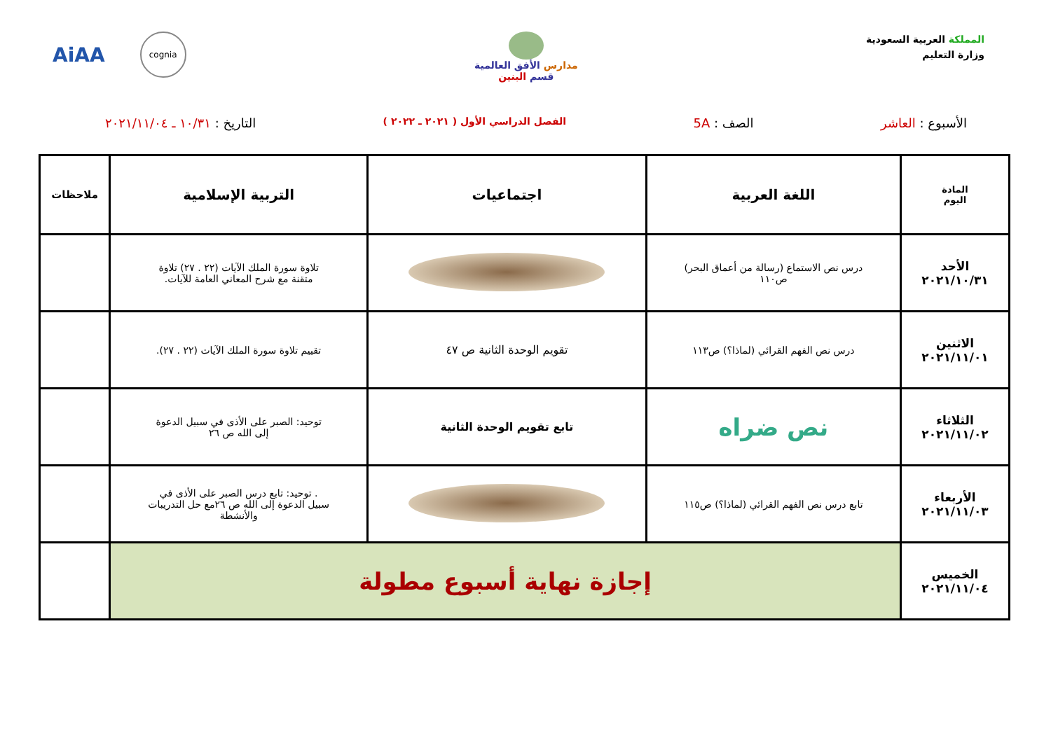المملكة العربية السعودية
وزارة التعليم
مدارس الأفق العالمية
قسم البنين
cognia
AiAA
الأسبوع : العاشر الصف : 5A
الفصل الدراسي الأول ( ٢٠٢١ ـ ٢٠٢٢ )
التاريخ : ١٠/٣١ ـ ٢٠٢١/١١/٠٤
| المادة اليوم | اللغة العربية | اجتماعيات | التربية الإسلامية | ملاحظات |
| --- | --- | --- | --- | --- |
| الأحد ٢٠٢١/١٠/٣١ | درس نص الاستماع (رسالة من أعماق البحر) ص١١٠ | | تلاوة سورة الملك الآيات (٢٢ . ٢٧) تلاوة متقنة مع شرح المعاني العامة للآيات. | |
| الاثنين ٢٠٢١/١١/٠١ | درس نص الفهم القرائي (لماذا؟) ص١١٣ | تقويم الوحدة الثانية ص ٤٧ | تقييم تلاوة سورة الملك الآيات (٢٢ . ٢٧). | |
| الثلاثاء ٢٠٢١/١١/٠٢ | نص ضراه | تابع تقويم الوحدة الثانية | توحيد: الصبر على الأذى في سبيل الدعوة إلى الله ص ٢٦ | |
| الأربعاء ٢٠٢١/١١/٠٣ | تابع درس نص الفهم القرائي (لماذا؟) ص١١٥ | | . توحيد: تابع درس الصبر على الأذى في سبيل الدعوة إلى الله ص ٢٦مع حل التدريبات والأنشطة | |
| الخميس ٢٠٢١/١١/٠٤ | إجازة نهاية أسبوع مطولة | | | |